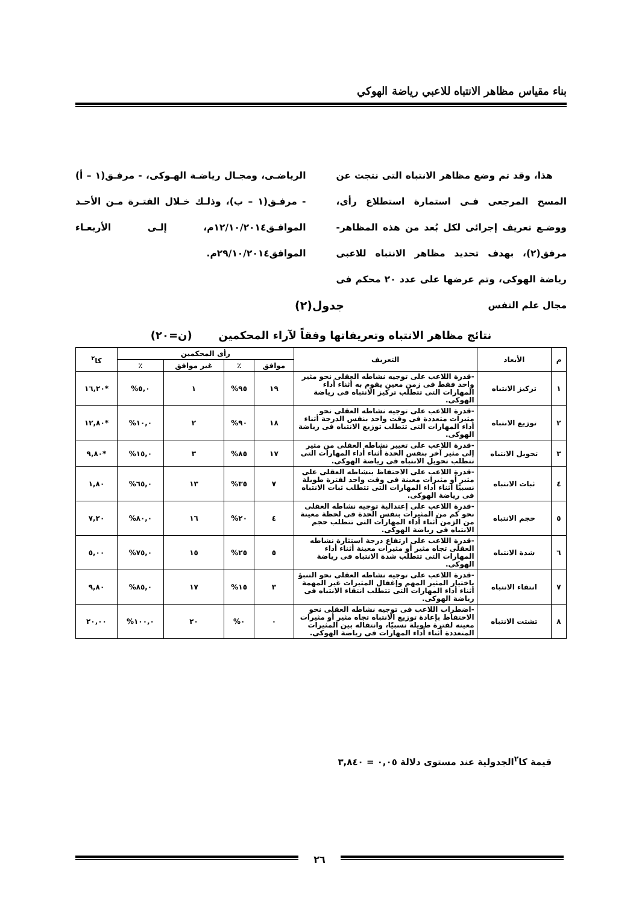بناء مقياس مظاهر الانتباه للاعبي رياضة الهوكي
هذا، وقد تم وضع مظاهر الانتباه التى نتجت عن المسح المرجعى فـى استمارة استطلاع رأى، ووضـع تعريف إجرائى لكل بُعد من هذه المظاهر- مرفق(٢)، بهدف تحديد مظاهر الانتباه للاعبى رياضة الهوكى، وتم عرضها على عدد ٢٠ محكم فى مجال علم النفس
الرياضـى، ومجـال رياضـة الهـوكى، - مرفـق(١ – أ) - مرفـق(١ – ب)، وذلـك خـلال الفتـرة مـن الأحـد الموافـق١٢/١٠/٢٠١٤م، إلـى الأربعـاء الموافق٢٩/١٠/٢٠١٤م.
جدول(٢)
نتائج مظاهر الانتباه وتعريفاتها وفقاً لآراء المحكمين (ن=٢٠)
| م | الأبعاد | التعريف | رأى المحكمين | | | | كا<sup>٢</sup> |
| --- | --- | --- | --- | --- | --- | --- | --- |
| | | | موافق | ٪ | غير موافق | ٪ | |
| ١ | تركيز الانتباه | -قدرة اللاعب على توجيه نشاطه العقلى نحو مثير واحد فقط فى زمن معين يقوم به أثناء أداء المهارات التى تتطلب تركيز الانتباه فى رياضة الهوكى. | ١٩ | ٩٥% | ١ | ٥,٠% | *١٦,٢٠ |
| ٢ | توزيع الانتباه | -قدرة اللاعب على توجيه نشاطه العقلى نحو مثيرات متعددة فى وقت واحد بنفس الدرجة أثناء أداء المهارات التى تتطلب توزيع الانتباه فى رياضة الهوكى. | ١٨ | ٩٠% | ٢ | ١٠,٠% | *١٢,٨٠ |
| ٣ | تحويل الانتباه | -قدرة اللاعب على تغيير نشاطه العقلى من مثير إلى مثير آخر بنفس الحدة أثناء أداء المهارات التى تتطلب تحويل الانتباه فى رياضة الهوكى. | ١٧ | ٨٥% | ٣ | ١٥,٠% | *٩,٨٠ |
| ٤ | ثبات الانتباه | -قدرة اللاعب على الاحتفاظ بنشاطه العقلى على مثير أو مثيرات معينة فى وقت واحد لفترة طويلة نسبيًا أثناء أداء المهارات التى تتطلب ثبات الانتباه فى رياضة الهوكى. | ٧ | ٣٥% | ١٣ | ٦٥,٠% | ١,٨٠ |
| ٥ | حجم الانتباه | -قدرة اللاعب على إعتدالية توجيه نشاطه العقلى نحو كم من المثيرات بنفس الحدة فى لحظة معينة من الزمن أثناء أداء المهارات التى تتطلب حجم الانتباه فى رياضة الهوكى. | ٤ | ٢٠% | ١٦ | ٨٠,٠% | ٧,٢٠ |
| ٦ | شدة الانتباه | -قدرة اللاعب على ارتفاع درجة استثارة نشاطه العقلى تجاه مثير أو مثيرات معينة أثناء أداء المهارات التى تتطلب شدة الانتباه فى رياضة الهوكى. | ٥ | ٢٥% | ١٥ | ٧٥,٠% | ٥,٠٠ |
| ٧ | انتقاء الانتباه | -قدرة اللاعب على توجيه نشاطه العقلى نحو التنبؤ باختيار المثير المهم وإغفال المثيرات غير المهمة أثناء أداء المهارات التى تتطلب انتقاء الانتباه فى رياضة الهوكى. | ٣ | ١٥% | ١٧ | ٨٥,٠% | ٩,٨٠ |
| ٨ | تشتت الانتباه | -اضطراب اللاعب فى توجيه نشاطه العقلى نحو الاحتفاظ بإعادة توزيع الانتباه تجاه مثير أو مثيرات معينه لفترة طويلة نسبيًا، وانتقاله بين المثيرات المتعددة أثناء أداء المهارات فى رياضة الهوكى. | ٠ | ٠% | ٢٠ | ١٠٠,٠% | ٢٠,٠٠ |
قيمة كا<sup>٢</sup>الجدولية عند مستوى دلالة ٠,٠٥ = ٣,٨٤٠
٢٦